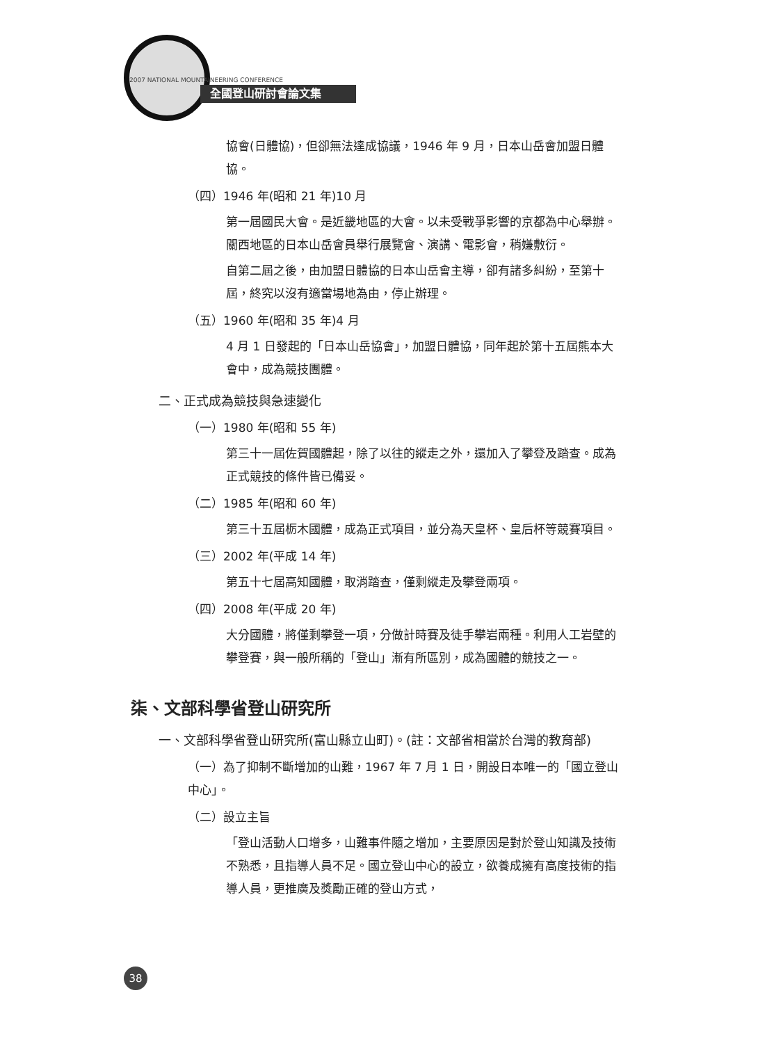2007 NATIONAL MOUNTAINEERING CONFERENCE
全國登山研討會論文集
協會(日體協)，但卻無法達成協議，1946 年 9 月，日本山岳會加盟日體協。
（四）1946 年(昭和 21 年)10 月
第一屆國民大會。是近畿地區的大會。以未受戰爭影響的京都為中心舉辦。關西地區的日本山岳會員舉行展覽會、演講、電影會，稍嫌敷衍。
自第二屆之後，由加盟日體協的日本山岳會主導，卻有諸多糾紛，至第十屆，終究以沒有適當場地為由，停止辦理。
（五）1960 年(昭和 35 年)4 月
4 月 1 日發起的「日本山岳協會」，加盟日體協，同年起於第十五屆熊本大會中，成為競技團體。
二、正式成為競技與急速變化
（一）1980 年(昭和 55 年)
第三十一屆佐賀國體起，除了以往的縱走之外，還加入了攀登及踏查。成為正式競技的條件皆已備妥。
（二）1985 年(昭和 60 年)
第三十五屆栃木國體，成為正式項目，並分為天皇杯、皇后杯等競賽項目。
（三）2002 年(平成 14 年)
第五十七屆高知國體，取消踏查，僅剩縱走及攀登兩項。
（四）2008 年(平成 20 年)
大分國體，將僅剩攀登一項，分做計時賽及徒手攀岩兩種。利用人工岩壁的攀登賽，與一般所稱的「登山」漸有所區別，成為國體的競技之一。
柒、文部科學省登山研究所
一、文部科學省登山研究所(富山縣立山町)。(註：文部省相當於台灣的教育部)
（一）為了抑制不斷增加的山難，1967 年 7 月 1 日，開設日本唯一的「國立登山中心」。
（二）設立主旨
「登山活動人口增多，山難事件隨之增加，主要原因是對於登山知識及技術不熟悉，且指導人員不足。國立登山中心的設立，欲養成擁有高度技術的指導人員，更推廣及獎勵正確的登山方式，
38